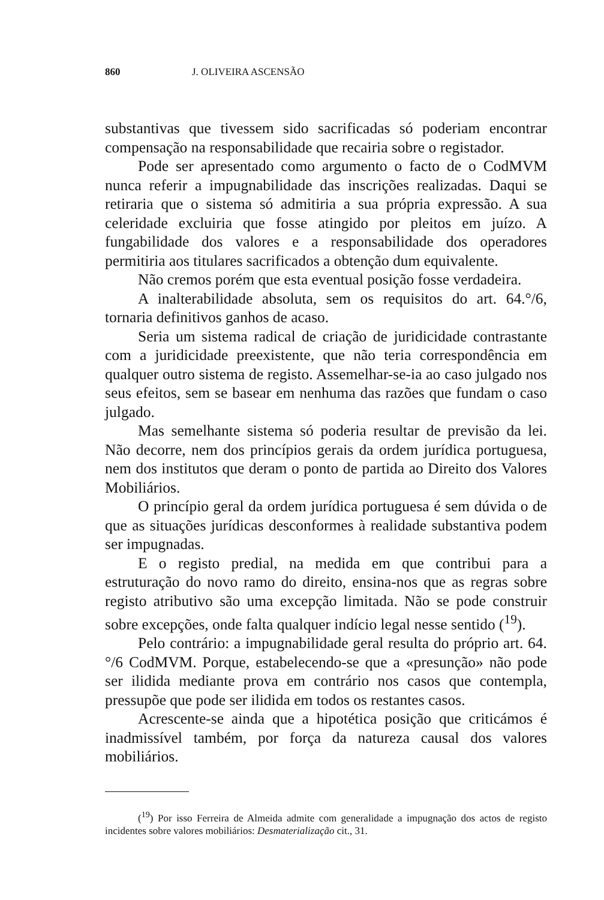860 J. OLIVEIRA ASCENSÃO
substantivas que tivessem sido sacrificadas só poderiam encontrar compensação na responsabilidade que recairia sobre o registador.
Pode ser apresentado como argumento o facto de o CodMVM nunca referir a impugnabilidade das inscrições realizadas. Daqui se retiraria que o sistema só admitiria a sua própria expressão. A sua celeridade excluiria que fosse atingido por pleitos em juízo. A fungabilidade dos valores e a responsabilidade dos operadores permitiria aos titulares sacrificados a obtenção dum equivalente.
Não cremos porém que esta eventual posição fosse verdadeira.
A inalterabilidade absoluta, sem os requisitos do art. 64.°/6, tornaria definitivos ganhos de acaso.
Seria um sistema radical de criação de juridicidade contrastante com a juridicidade preexistente, que não teria correspondência em qualquer outro sistema de registo. Assemelhar-se-ia ao caso julgado nos seus efeitos, sem se basear em nenhuma das razões que fundam o caso julgado.
Mas semelhante sistema só poderia resultar de previsão da lei. Não decorre, nem dos princípios gerais da ordem jurídica portuguesa, nem dos institutos que deram o ponto de partida ao Direito dos Valores Mobiliários.
O princípio geral da ordem jurídica portuguesa é sem dúvida o de que as situações jurídicas desconformes à realidade substantiva podem ser impugnadas.
E o registo predial, na medida em que contribui para a estruturação do novo ramo do direito, ensina-nos que as regras sobre registo atributivo são uma excepção limitada. Não se pode construir sobre excepções, onde falta qualquer indício legal nesse sentido (<sup>19</sup>).
Pelo contrário: a impugnabilidade geral resulta do próprio art. 64.°/6 CodMVM. Porque, estabelecendo-se que a «presunção» não pode ser ilidida mediante prova em contrário nos casos que contempla, pressupõe que pode ser ilidida em todos os restantes casos.
Acrescente-se ainda que a hipotética posição que criticámos é inadmissível também, por força da natureza causal dos valores mobiliários.
(<sup>19</sup>) Por isso Ferreira de Almeida admite com generalidade a impugnação dos actos de registo incidentes sobre valores mobiliários: Desmaterialização cit., 31.